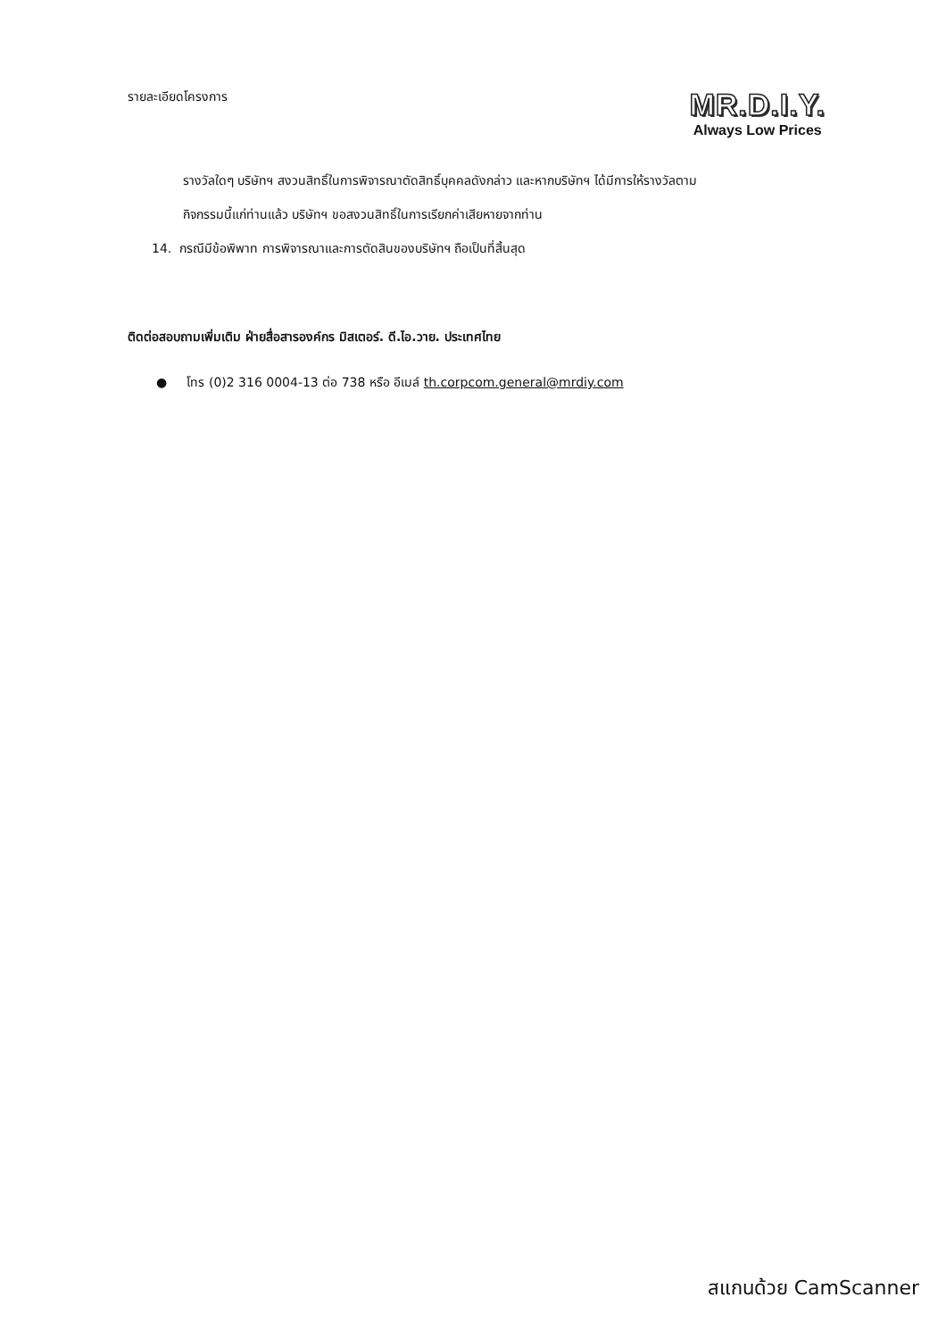รายละเอียดโครงการ
MR.D.I.Y.
Always Low Prices
รางวัลใดๆ บริษัทฯ สงวนสิทธิ์ในการพิจารณาตัดสิทธิ์บุคคลดังกล่าว และหากบริษัทฯ ได้มีการให้รางวัลตาม
กิจกรรมนี้แก่ท่านแล้ว บริษัทฯ ขอสงวนสิทธิ์ในการเรียกค่าเสียหายจากท่าน
14. กรณีมีข้อพิพาท การพิจารณาและการตัดสินของบริษัทฯ ถือเป็นที่สิ้นสุด
ติดต่อสอบถามเพิ่มเติม ฝ่ายสื่อสารองค์กร มิสเตอร์. ดี.ไอ.วาย. ประเทศไทย
● โทร (0)2 316 0004-13 ต่อ 738 หรือ อีเมล์ th.corpcom.general@mrdiy.com
สแกนด้วย CamScanner